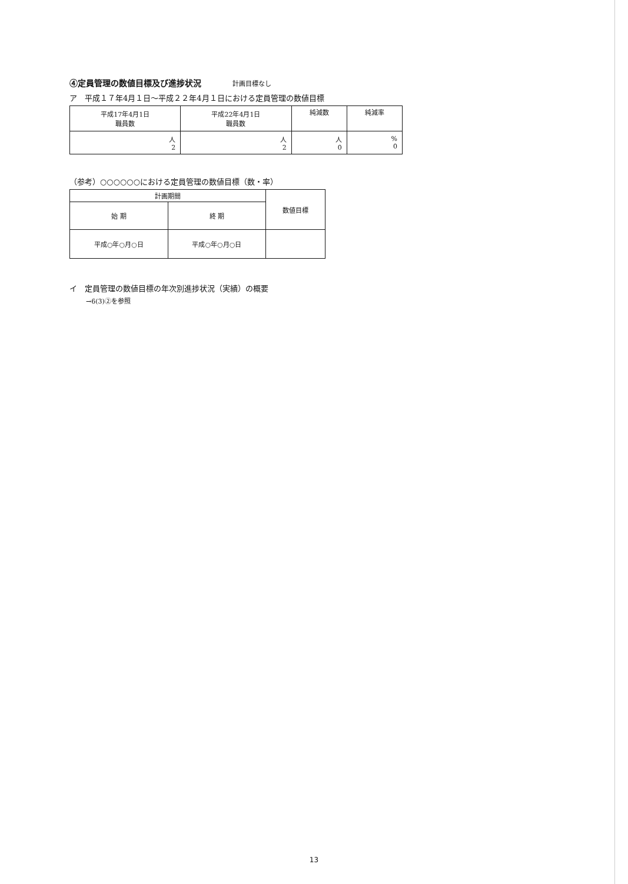④定員管理の数値目標及び進捗状況 計画目標なし
ア　平成１７年4月１日～平成２２年4月１日における定員管理の数値目標
| 平成17年4月1日 職員数 | 平成22年4月1日 職員数 | 純減数 | 純減率 |
| 人 2 | 人 2 | 人 0 | % 0 |
（参考）○○○○○○における定員管理の数値目標（数・率）
| 計画期間 | | 数値目標 |
| 始 期 | 終 期 | |
| 平成○年○月○日 | 平成○年○月○日 | |
イ　定員管理の数値目標の年次別進捗状況（実績）の概要
→6(3)②を参照
13